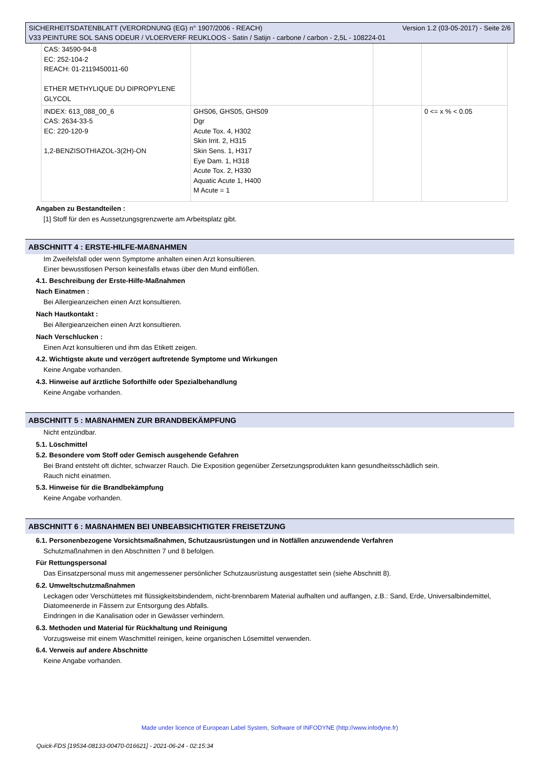SICHERHEITSDATENBLATT (VERORDNUNG (EG) n° 1907/2006 - REACH) Version 1.2 (03-05-2017) - Seite 2/6
V33 PEINTURE SOL SANS ODEUR / VLOERVERF REUKLOOS - Satin / Satijn - carbone / carbon - 2,5L - 108224-01
| CAS: 34590-94-8 EC: 252-104-2 REACH: 01-2119450011-60 ETHER METHYLIQUE DU DIPROPYLENE GLYCOL | | | |
| INDEX: 613_088_00_6 CAS: 2634-33-5 EC: 220-120-9 1,2-BENZISOTHIAZOL-3(2H)-ON | GHS06, GHS05, GHS09 Dgr Acute Tox. 4, H302 Skin Irrit. 2, H315 Skin Sens. 1, H317 Eye Dam. 1, H318 Acute Tox. 2, H330 Aquatic Acute 1, H400 M Acute = 1 | | 0 <= x % < 0.05 |
Angaben zu Bestandteilen :
[1] Stoff für den es Aussetzungsgrenzwerte am Arbeitsplatz gibt.
ABSCHNITT 4 : ERSTE-HILFE-MAßNAHMEN
Im Zweifelsfall oder wenn Symptome anhalten einen Arzt konsultieren.
Einer bewusstlosen Person keinesfalls etwas über den Mund einflößen.
4.1. Beschreibung der Erste-Hilfe-Maßnahmen
Nach Einatmen :
Bei Allergieanzeichen einen Arzt konsultieren.
Nach Hautkontakt :
Bei Allergieanzeichen einen Arzt konsultieren.
Nach Verschlucken :
Einen Arzt konsultieren und ihm das Etikett zeigen.
4.2. Wichtigste akute und verzögert auftretende Symptome und Wirkungen
Keine Angabe vorhanden.
4.3. Hinweise auf ärztliche Soforthilfe oder Spezialbehandlung
Keine Angabe vorhanden.
ABSCHNITT 5 : MAßNAHMEN ZUR BRANDBEKÄMPFUNG
Nicht entzündbar.
5.1. Löschmittel
5.2. Besondere vom Stoff oder Gemisch ausgehende Gefahren
Bei Brand entsteht oft dichter, schwarzer Rauch. Die Exposition gegenüber Zersetzungsprodukten kann gesundheitsschädlich sein.
Rauch nicht einatmen.
5.3. Hinweise für die Brandbekämpfung
Keine Angabe vorhanden.
ABSCHNITT 6 : MAßNAHMEN BEI UNBEABSICHTIGTER FREISETZUNG
6.1. Personenbezogene Vorsichtsmaßnahmen, Schutzausrüstungen und in Notfällen anzuwendende Verfahren
Schutzmaßnahmen in den Abschnitten 7 und 8 befolgen.
Für Rettungspersonal
Das Einsatzpersonal muss mit angemessener persönlicher Schutzausrüstung ausgestattet sein (siehe Abschnitt 8).
6.2. Umweltschutzmaßnahmen
Leckagen oder Verschüttetes mit flüssigkeitsbindendem, nicht-brennbarem Material aufhalten und auffangen, z.B.: Sand, Erde, Universalbindemittel, Diatomeenerde in Fässern zur Entsorgung des Abfalls.
Eindringen in die Kanalisation oder in Gewässer verhindern.
6.3. Methoden und Material für Rückhaltung und Reinigung
Vorzugsweise mit einem Waschmittel reinigen, keine organischen Lösemittel verwenden.
6.4. Verweis auf andere Abschnitte
Keine Angabe vorhanden.
Made under licence of European Label System, Software of INFODYNE (http://www.infodyne.fr)
Quick-FDS [19534-08133-00470-016621] - 2021-06-24 - 02:15:34